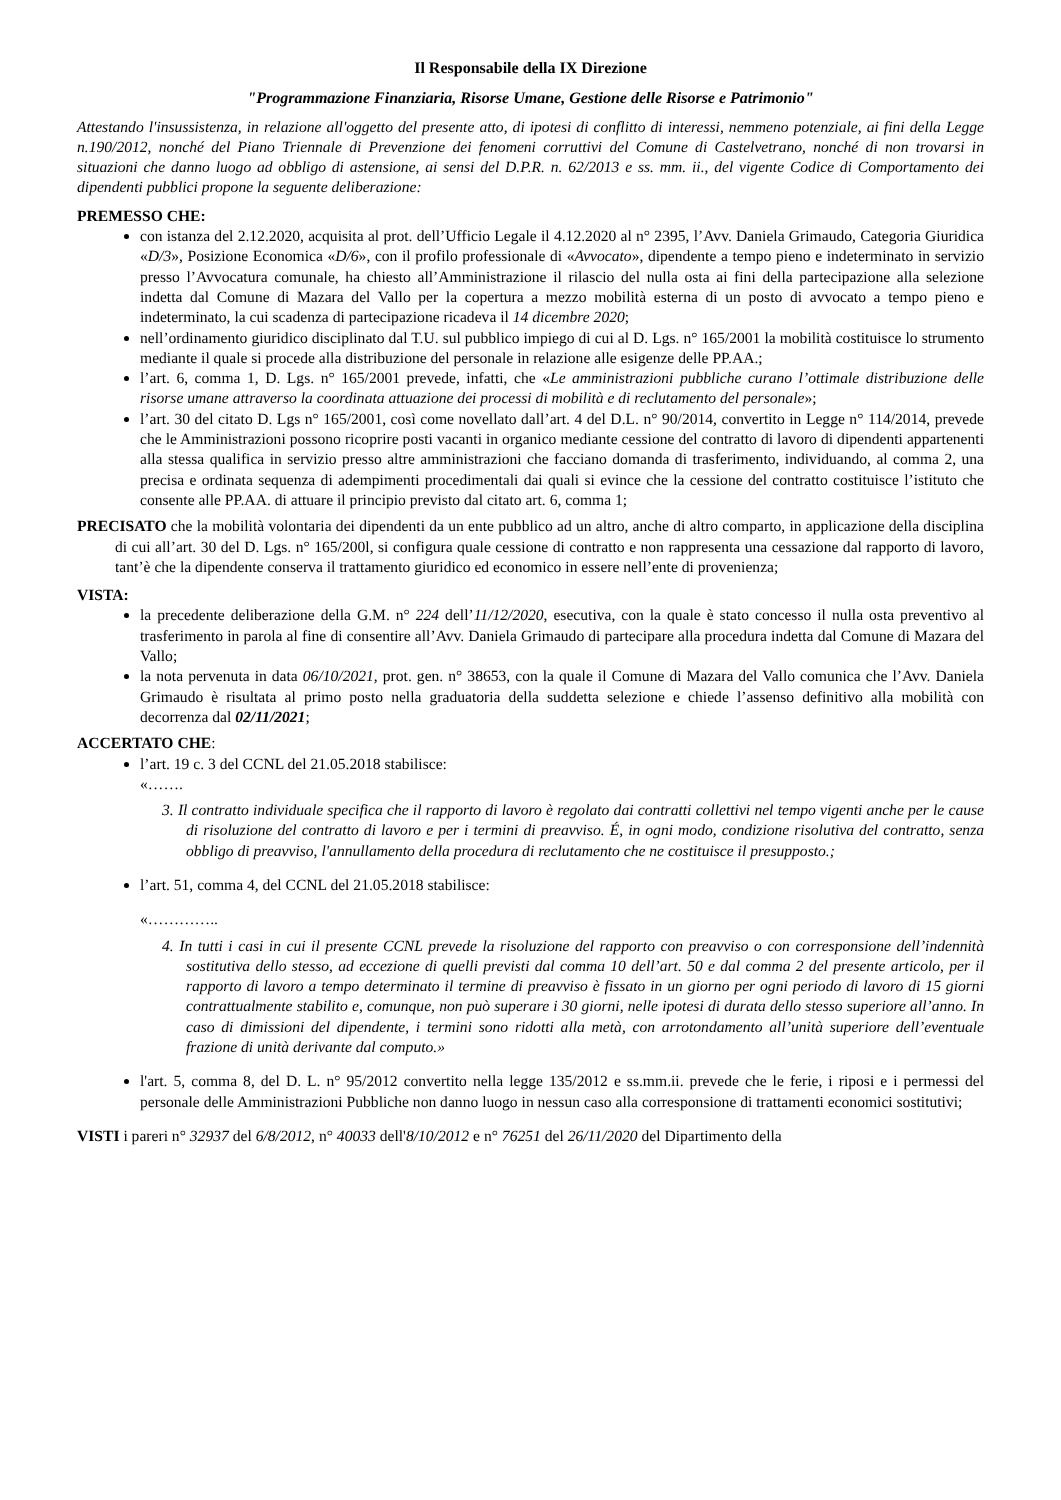Il Responsabile della IX Direzione
"Programmazione Finanziaria, Risorse Umane, Gestione delle Risorse e Patrimonio"
Attestando l'insussistenza, in relazione all'oggetto del presente atto, di ipotesi di conflitto di interessi, nemmeno potenziale, ai fini della Legge n.190/2012, nonché del Piano Triennale di Prevenzione dei fenomeni corruttivi del Comune di Castelvetrano, nonché di non trovarsi in situazioni che danno luogo ad obbligo di astensione, ai sensi del D.P.R. n. 62/2013 e ss. mm. ii., del vigente Codice di Comportamento dei dipendenti pubblici propone la seguente deliberazione:
PREMESSO CHE:
con istanza del 2.12.2020, acquisita al prot. dell’Ufficio Legale il 4.12.2020 al n° 2395, l’Avv. Daniela Grimaudo, Categoria Giuridica «D/3», Posizione Economica «D/6», con il profilo professionale di «Avvocato», dipendente a tempo pieno e indeterminato in servizio presso l’Avvocatura comunale, ha chiesto all’Amministrazione il rilascio del nulla osta ai fini della partecipazione alla selezione indetta dal Comune di Mazara del Vallo per la copertura a mezzo mobilità esterna di un posto di avvocato a tempo pieno e indeterminato, la cui scadenza di partecipazione ricadeva il 14 dicembre 2020;
nell’ordinamento giuridico disciplinato dal T.U. sul pubblico impiego di cui al D. Lgs. n° 165/2001 la mobilità costituisce lo strumento mediante il quale si procede alla distribuzione del personale in relazione alle esigenze delle PP.AA.;
l’art. 6, comma 1, D. Lgs. n° 165/2001 prevede, infatti, che «Le amministrazioni pubbliche curano l’ottimale distribuzione delle risorse umane attraverso la coordinata attuazione dei processi di mobilità e di reclutamento del personale»;
l’art. 30 del citato D. Lgs n° 165/2001, così come novellato dall’art. 4 del D.L. n° 90/2014, convertito in Legge n° 114/2014, prevede che le Amministrazioni possono ricoprire posti vacanti in organico mediante cessione del contratto di lavoro di dipendenti appartenenti alla stessa qualifica in servizio presso altre amministrazioni che facciano domanda di trasferimento, individuando, al comma 2, una precisa e ordinata sequenza di adempimenti procedimentali dai quali si evince che la cessione del contratto costituisce l’istituto che consente alle PP.AA. di attuare il principio previsto dal citato art. 6, comma 1;
PRECISATO che la mobilità volontaria dei dipendenti da un ente pubblico ad un altro, anche di altro comparto, in applicazione della disciplina di cui all’art. 30 del D. Lgs. n° 165/200l, si configura quale cessione di contratto e non rappresenta una cessazione dal rapporto di lavoro, tant’è che la dipendente conserva il trattamento giuridico ed economico in essere nell’ente di provenienza;
VISTA:
la precedente deliberazione della G.M. n° 224 dell’11/12/2020, esecutiva, con la quale è stato concesso il nulla osta preventivo al trasferimento in parola al fine di consentire all’Avv. Daniela Grimaudo di partecipare alla procedura indetta dal Comune di Mazara del Vallo;
la nota pervenuta in data 06/10/2021, prot. gen. n° 38653, con la quale il Comune di Mazara del Vallo comunica che l’Avv. Daniela Grimaudo è risultata al primo posto nella graduatoria della suddetta selezione e chiede l’assenso definitivo alla mobilità con decorrenza dal 02/11/2021;
ACCERTATO CHE:
l’art. 19 c. 3 del CCNL del 21.05.2018 stabilisce:
«…….
3. Il contratto individuale specifica che il rapporto di lavoro è regolato dai contratti collettivi nel tempo vigenti anche per le cause di risoluzione del contratto di lavoro e per i termini di preavviso. É, in ogni modo, condizione risolutiva del contratto, senza obbligo di preavviso, l'annullamento della procedura di reclutamento che ne costituisce il presupposto.;
l’art. 51, comma 4, del CCNL del 21.05.2018 stabilisce:
«…………..
4. In tutti i casi in cui il presente CCNL prevede la risoluzione del rapporto con preavviso o con corresponsione dell’indennità sostitutiva dello stesso, ad eccezione di quelli previsti dal comma 10 dell’art. 50 e dal comma 2 del presente articolo, per il rapporto di lavoro a tempo determinato il termine di preavviso è fissato in un giorno per ogni periodo di lavoro di 15 giorni contrattualmente stabilito e, comunque, non può superare i 30 giorni, nelle ipotesi di durata dello stesso superiore all’anno. In caso di dimissioni del dipendente, i termini sono ridotti alla metà, con arrotondamento all’unità superiore dell’eventuale frazione di unità derivante dal computo.»
l'art. 5, comma 8, del D. L. n° 95/2012 convertito nella legge 135/2012 e ss.mm.ii. prevede che le ferie, i riposi e i permessi del personale delle Amministrazioni Pubbliche non danno luogo in nessun caso alla corresponsione di trattamenti economici sostitutivi;
VISTI i pareri n° 32937 del 6/8/2012, n° 40033 dell'8/10/2012 e n° 76251 del 26/11/2020 del Dipartimento della